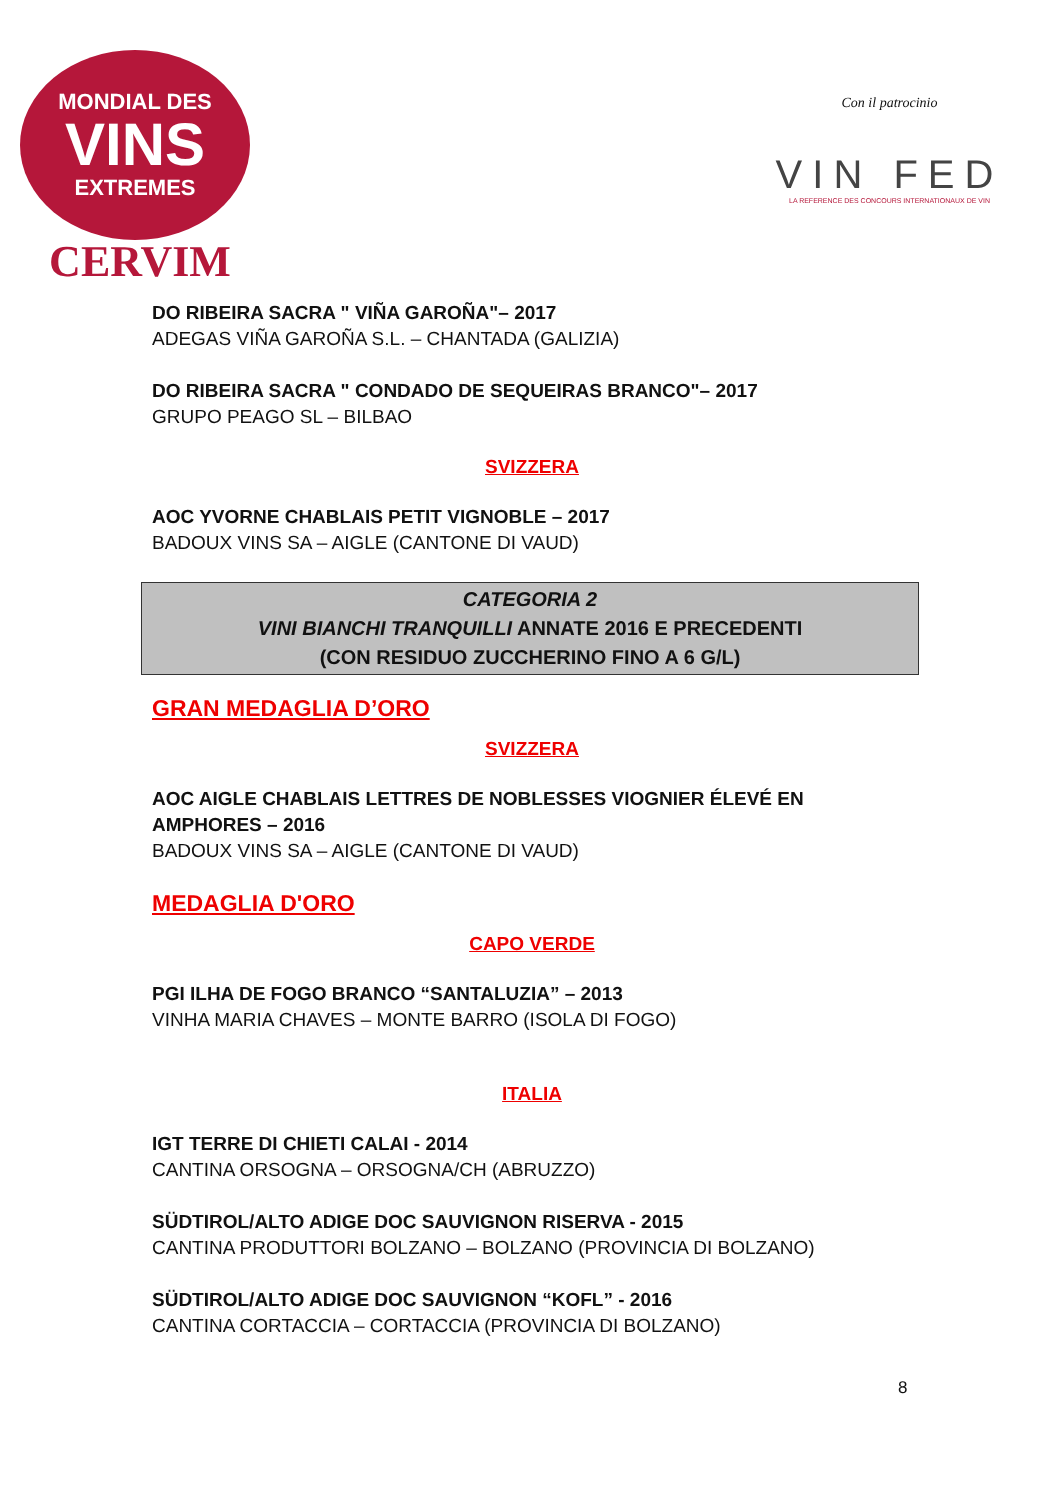MONDIAL DES
VINS
EXTREMES
CERVIM
Con il patrocinio
VIN FED
LA REFERENCE DES CONCOURS INTERNATIONAUX DE VIN
DO RIBEIRA SACRA " VIÑA GAROÑA"– 2017
ADEGAS VIÑA GAROÑA S.L. – CHANTADA (GALIZIA)
DO RIBEIRA SACRA " CONDADO DE SEQUEIRAS BRANCO"– 2017
GRUPO PEAGO SL – BILBAO
SVIZZERA
AOC YVORNE CHABLAIS PETIT VIGNOBLE – 2017
BADOUX VINS SA – AIGLE (CANTONE DI VAUD)
CATEGORIA 2
VINI BIANCHI TRANQUILLI ANNATE 2016 E PRECEDENTI
(CON RESIDUO ZUCCHERINO FINO A 6 G/L)
GRAN MEDAGLIA D’ORO
SVIZZERA
AOC AIGLE CHABLAIS LETTRES DE NOBLESSES VIOGNIER ÉLEVÉ EN AMPHORES – 2016
BADOUX VINS SA – AIGLE (CANTONE DI VAUD)
MEDAGLIA D'ORO
CAPO VERDE
PGI ILHA DE FOGO BRANCO “SANTALUZIA” – 2013
VINHA MARIA CHAVES – MONTE BARRO (ISOLA DI FOGO)
ITALIA
IGT TERRE DI CHIETI CALAI - 2014
CANTINA ORSOGNA – ORSOGNA/CH (ABRUZZO)
SÜDTIROL/ALTO ADIGE DOC SAUVIGNON RISERVA - 2015
CANTINA PRODUTTORI BOLZANO – BOLZANO (PROVINCIA DI BOLZANO)
SÜDTIROL/ALTO ADIGE DOC SAUVIGNON “KOFL” - 2016
CANTINA CORTACCIA – CORTACCIA (PROVINCIA DI BOLZANO)
8